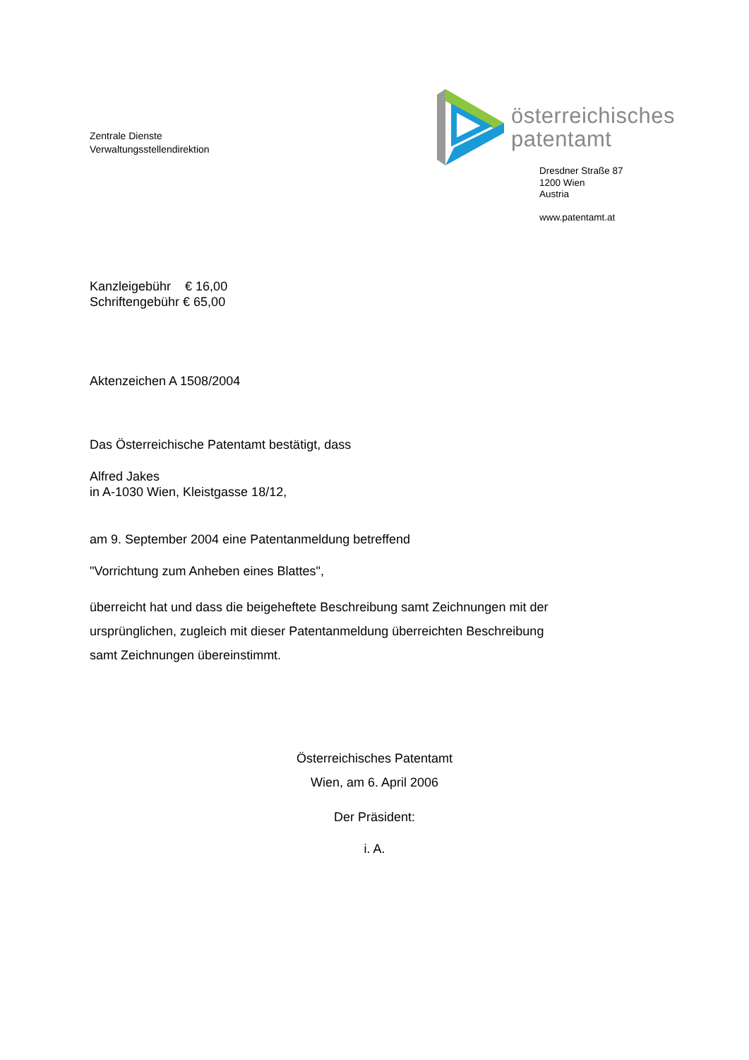Zentrale Dienste
Verwaltungsstellendirektion
österreichisches
patentamt
Dresdner Straße 87
1200 Wien
Austria
www.patentamt.at
Kanzleigebühr € 16,00
Schriftengebühr € 65,00
Aktenzeichen A 1508/2004
Das Österreichische Patentamt bestätigt, dass
Alfred Jakes
in A-1030 Wien, Kleistgasse 18/12,
am 9. September 2004 eine Patentanmeldung betreffend
"Vorrichtung zum Anheben eines Blattes",
überreicht hat und dass die beigeheftete Beschreibung samt Zeichnungen mit der
ursprünglichen, zugleich mit dieser Patentanmeldung überreichten Beschreibung
samt Zeichnungen übereinstimmt.
Österreichisches Patentamt
Wien, am 6. April 2006
Der Präsident:
i. A.